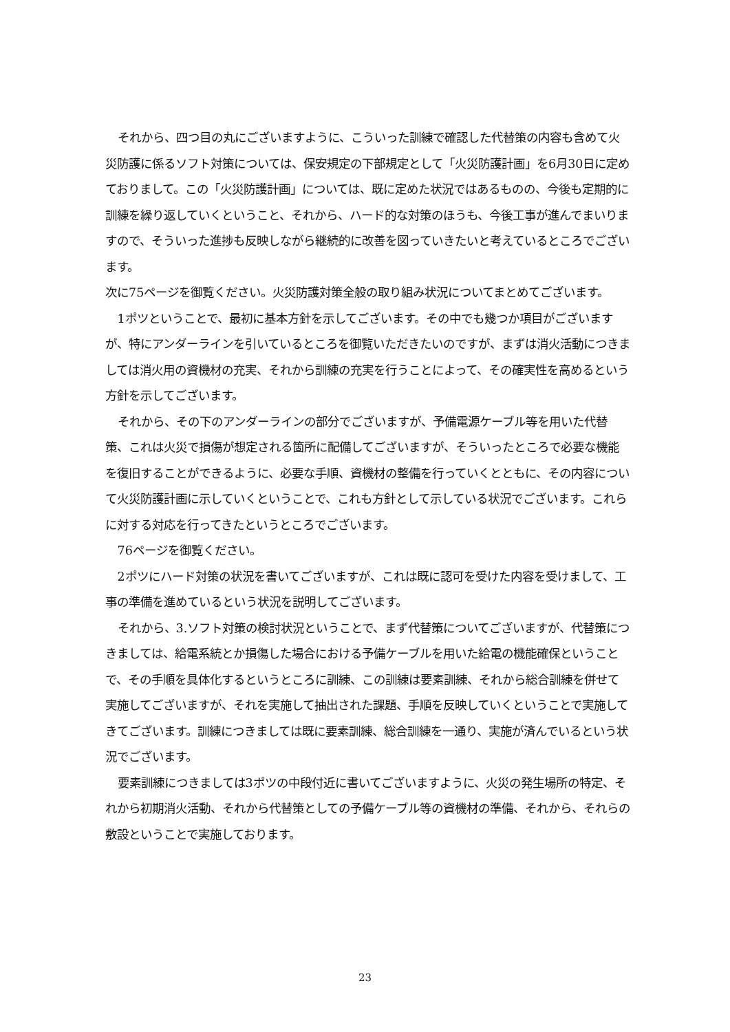それから、四つ目の丸にございますように、こういった訓練で確認した代替策の内容も含めて火災防護に係るソフト対策については、保安規定の下部規定として「火災防護計画」を6月30日に定めておりまして。この「火災防護計画」については、既に定めた状況ではあるものの、今後も定期的に訓練を繰り返していくということ、それから、ハード的な対策のほうも、今後工事が進んでまいりますので、そういった進捗も反映しながら継続的に改善を図っていきたいと考えているところでございます。
次に75ページを御覧ください。火災防護対策全般の取り組み状況についてまとめてございます。
1ポツということで、最初に基本方針を示してございます。その中でも幾つか項目がございますが、特にアンダーラインを引いているところを御覧いただきたいのですが、まずは消火活動につきましては消火用の資機材の充実、それから訓練の充実を行うことによって、その確実性を高めるという方針を示してございます。
それから、その下のアンダーラインの部分でございますが、予備電源ケーブル等を用いた代替策、これは火災で損傷が想定される箇所に配備してございますが、そういったところで必要な機能を復旧することができるように、必要な手順、資機材の整備を行っていくとともに、その内容について火災防護計画に示していくということで、これも方針として示している状況でございます。これらに対する対応を行ってきたというところでございます。
76ページを御覧ください。
2ポツにハード対策の状況を書いてございますが、これは既に認可を受けた内容を受けまして、工事の準備を進めているという状況を説明してございます。
それから、3.ソフト対策の検討状況ということで、まず代替策についてございますが、代替策につきましては、給電系統とか損傷した場合における予備ケーブルを用いた給電の機能確保ということで、その手順を具体化するというところに訓練、この訓練は要素訓練、それから総合訓練を併せて実施してございますが、それを実施して抽出された課題、手順を反映していくということで実施してきてございます。訓練につきましては既に要素訓練、総合訓練を一通り、実施が済んでいるという状況でございます。
要素訓練につきましては3ポツの中段付近に書いてございますように、火災の発生場所の特定、それから初期消火活動、それから代替策としての予備ケーブル等の資機材の準備、それから、それらの敷設ということで実施しております。
23